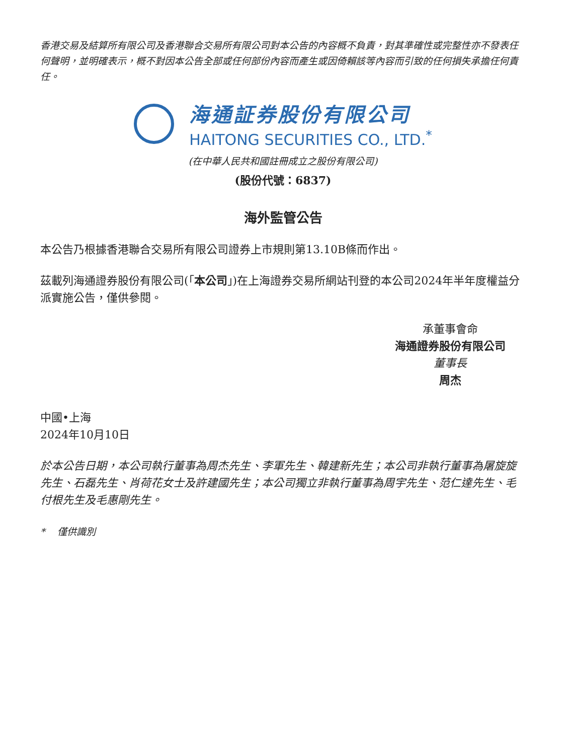香港交易及結算所有限公司及香港聯合交易所有限公司對本公告的內容概不負責，對其準確性或完整性亦不發表任何聲明，並明確表示，概不對因本公告全部或任何部份內容而產生或因倚賴該等內容而引致的任何損失承擔任何責任。
海通証券股份有限公司
HAITONG SECURITIES CO., LTD.<sup>*</sup>
(在中華人民共和國註冊成立之股份有限公司)
(股份代號：6837)
海外監管公告
本公告乃根據香港聯合交易所有限公司證券上市規則第13.10B條而作出。
茲載列海通證券股份有限公司(「本公司」)在上海證券交易所網站刊登的本公司2024年半年度權益分派實施公告，僅供參閱。
承董事會命
海通證券股份有限公司
董事長
周杰
中國•上海
2024年10月10日
於本公告日期，本公司執行董事為周杰先生、李軍先生、韓建新先生；本公司非執行董事為屠旋旋先生、石磊先生、肖荷花女士及許建國先生；本公司獨立非執行董事為周宇先生、范仁達先生、毛付根先生及毛惠剛先生。
* 僅供識別